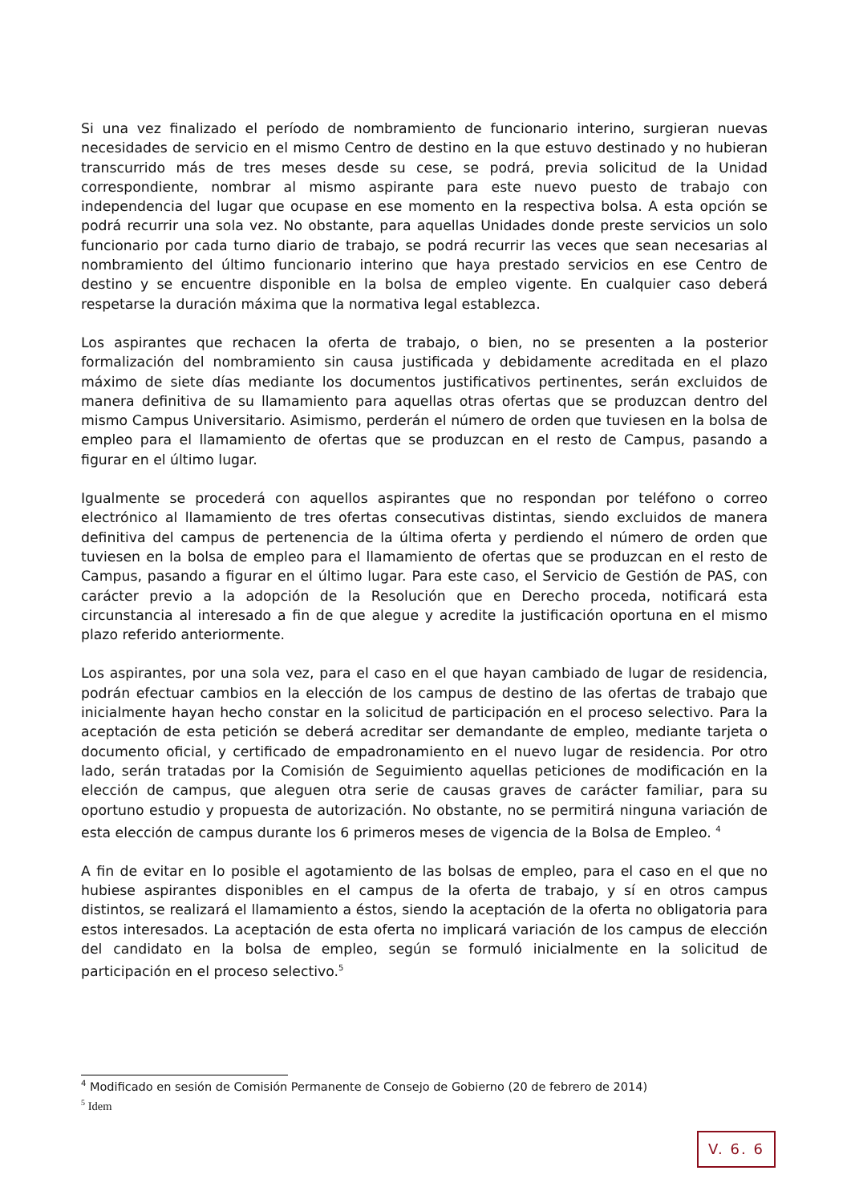Si una vez finalizado el período de nombramiento de funcionario interino, surgieran nuevas necesidades de servicio en el mismo Centro de destino en la que estuvo destinado y no hubieran transcurrido más de tres meses desde su cese, se podrá, previa solicitud de la Unidad correspondiente, nombrar al mismo aspirante para este nuevo puesto de trabajo con independencia del lugar que ocupase en ese momento en la respectiva bolsa. A esta opción se podrá recurrir una sola vez. No obstante, para aquellas Unidades donde preste servicios un solo funcionario por cada turno diario de trabajo, se podrá recurrir las veces que sean necesarias al nombramiento del último funcionario interino que haya prestado servicios en ese Centro de destino y se encuentre disponible en la bolsa de empleo vigente. En cualquier caso deberá respetarse la duración máxima que la normativa legal establezca.
Los aspirantes que rechacen la oferta de trabajo, o bien, no se presenten a la posterior formalización del nombramiento sin causa justificada y debidamente acreditada en el plazo máximo de siete días mediante los documentos justificativos pertinentes, serán excluidos de manera definitiva de su llamamiento para aquellas otras ofertas que se produzcan dentro del mismo Campus Universitario. Asimismo, perderán el número de orden que tuviesen en la bolsa de empleo para el llamamiento de ofertas que se produzcan en el resto de Campus, pasando a figurar en el último lugar.
Igualmente se procederá con aquellos aspirantes que no respondan por teléfono o correo electrónico al llamamiento de tres ofertas consecutivas distintas, siendo excluidos de manera definitiva del campus de pertenencia de la última oferta y perdiendo el número de orden que tuviesen en la bolsa de empleo para el llamamiento de ofertas que se produzcan en el resto de Campus, pasando a figurar en el último lugar. Para este caso, el Servicio de Gestión de PAS, con carácter previo a la adopción de la Resolución que en Derecho proceda, notificará esta circunstancia al interesado a fin de que alegue y acredite la justificación oportuna en el mismo plazo referido anteriormente.
Los aspirantes, por una sola vez, para el caso en el que hayan cambiado de lugar de residencia, podrán efectuar cambios en la elección de los campus de destino de las ofertas de trabajo que inicialmente hayan hecho constar en la solicitud de participación en el proceso selectivo. Para la aceptación de esta petición se deberá acreditar ser demandante de empleo, mediante tarjeta o documento oficial, y certificado de empadronamiento en el nuevo lugar de residencia. Por otro lado, serán tratadas por la Comisión de Seguimiento aquellas peticiones de modificación en la elección de campus, que aleguen otra serie de causas graves de carácter familiar, para su oportuno estudio y propuesta de autorización. No obstante, no se permitirá ninguna variación de esta elección de campus durante los 6 primeros meses de vigencia de la Bolsa de Empleo. <sup>4</sup>
A fin de evitar en lo posible el agotamiento de las bolsas de empleo, para el caso en el que no hubiese aspirantes disponibles en el campus de la oferta de trabajo, y sí en otros campus distintos, se realizará el llamamiento a éstos, siendo la aceptación de la oferta no obligatoria para estos interesados. La aceptación de esta oferta no implicará variación de los campus de elección del candidato en la bolsa de empleo, según se formuló inicialmente en la solicitud de participación en el proceso selectivo.<sup>5</sup>
<sup>4</sup> Modificado en sesión de Comisión Permanente de Consejo de Gobierno (20 de febrero de 2014)
<sup>5</sup> Idem
V. 6. 6